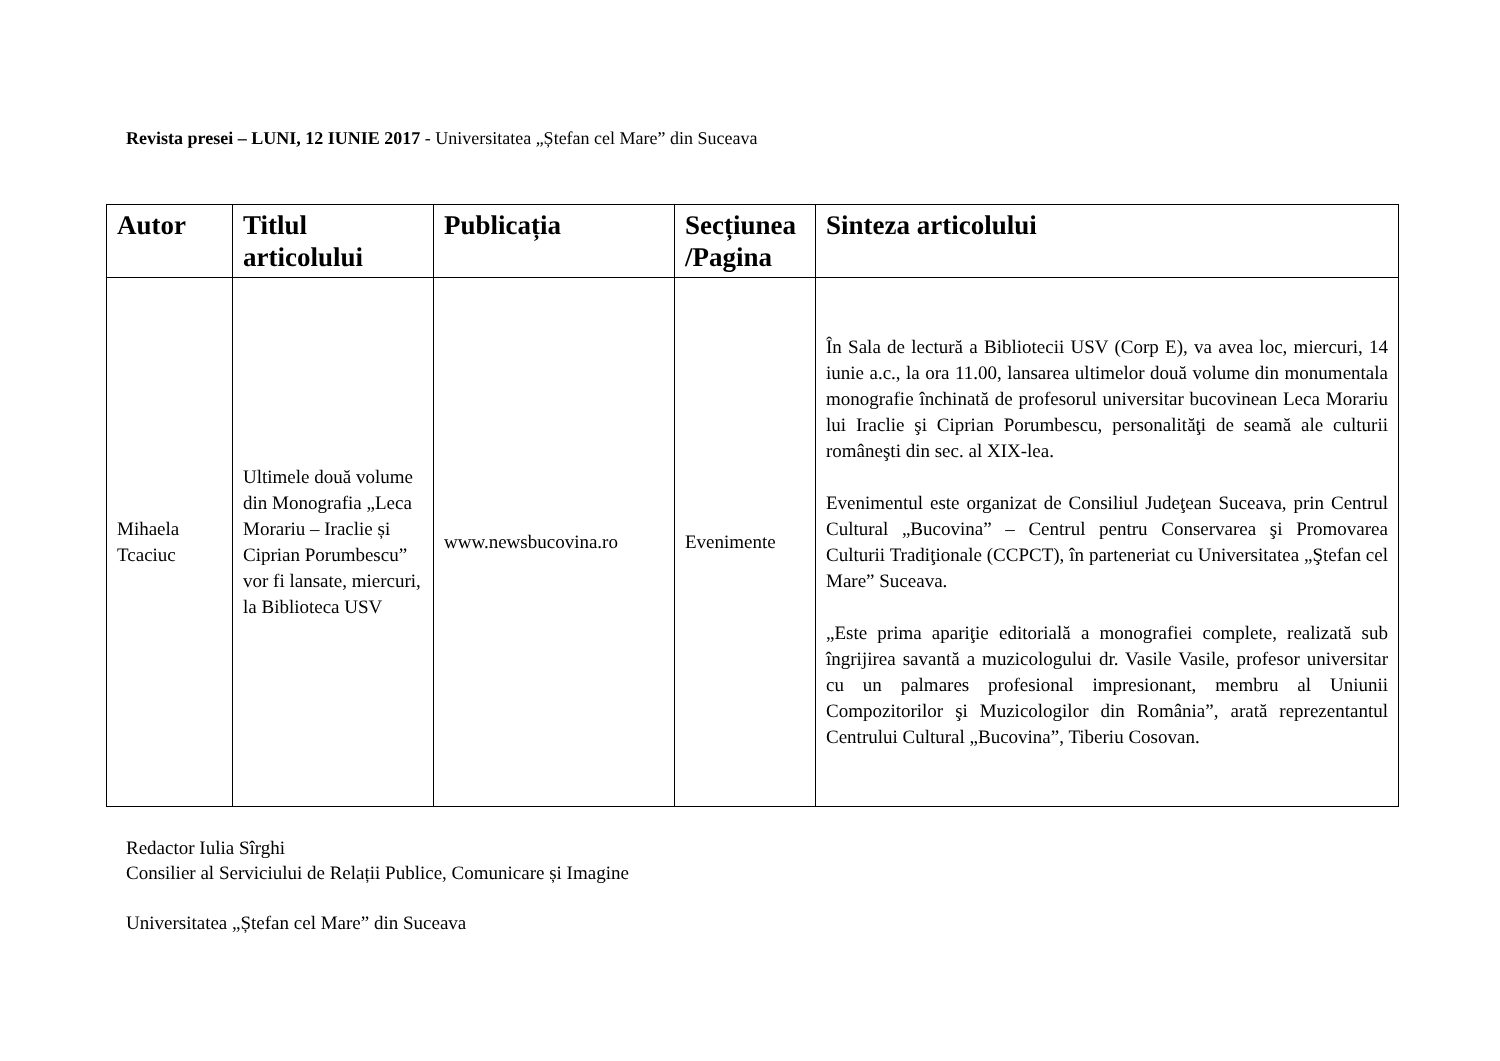Revista presei – LUNI, 12 IUNIE 2017 - Universitatea „Ștefan cel Mare” din Suceava
| Autor | Titlul articolului | Publicația | Secțiunea /Pagina | Sinteza articolului |
| --- | --- | --- | --- | --- |
| Mihaela Tcaciuc | Ultimele două volume din Monografia „Leca Morariu – Iraclie și Ciprian Porumbescu” vor fi lansate, miercuri, la Biblioteca USV | www.newsbucovina.ro | Evenimente | În Sala de lectură a Bibliotecii USV (Corp E), va avea loc, miercuri, 14 iunie a.c., la ora 11.00, lansarea ultimelor două volume din monumentala monografie închinată de profesorul universitar bucovinean Leca Morariu lui Iraclie şi Ciprian Porumbescu, personalităţi de seamă ale culturii româneşti din sec. al XIX-lea. Evenimentul este organizat de Consiliul Judeţean Suceava, prin Centrul Cultural „Bucovina” – Centrul pentru Conservarea şi Promovarea Culturii Tradiţionale (CCPCT), în parteneriat cu Universitatea „Ştefan cel Mare” Suceava. „Este prima apariţie editorială a monografiei complete, realizată sub îngrijirea savantă a muzicologului dr. Vasile Vasile, profesor universitar cu un palmares profesional impresionant, membru al Uniunii Compozitorilor şi Muzicologilor din România”, arată reprezentantul Centrului Cultural „Bucovina”, Tiberiu Cosovan. |
Redactor Iulia Sîrghi
Consilier al Serviciului de Relații Publice, Comunicare și Imagine
Universitatea „Ștefan cel Mare” din Suceava